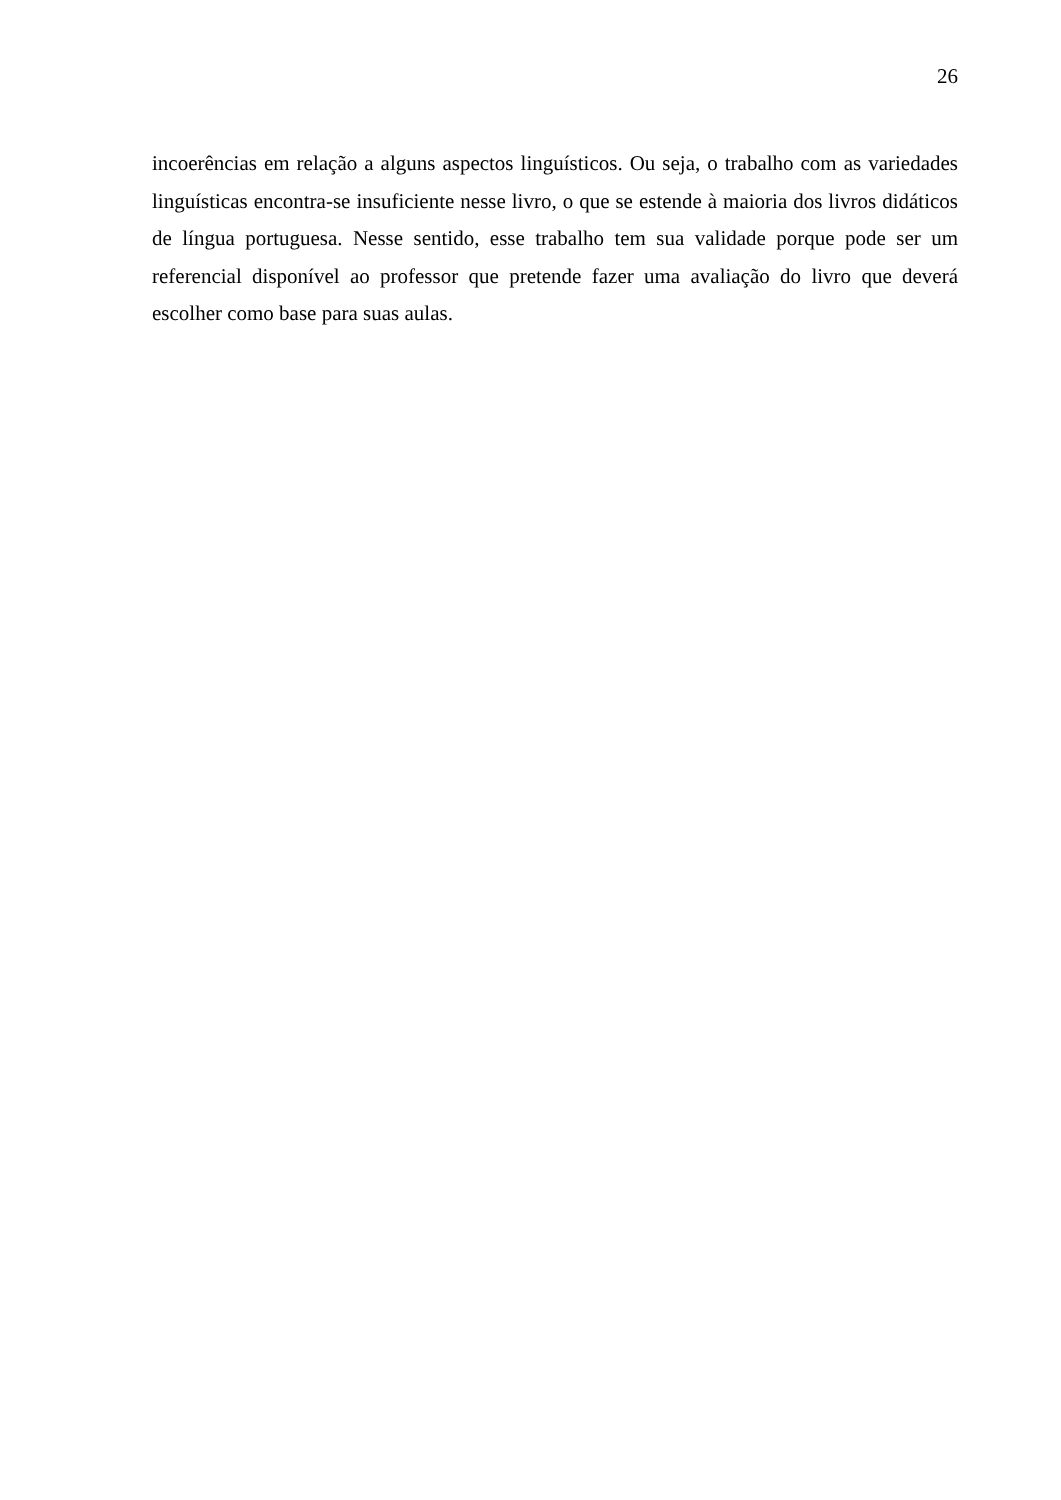26
incoerências em relação a alguns aspectos linguísticos. Ou seja, o trabalho com as variedades linguísticas encontra-se insuficiente nesse livro, o que se estende à maioria dos livros didáticos de língua portuguesa. Nesse sentido, esse trabalho tem sua validade porque pode ser um referencial disponível ao professor que pretende fazer uma avaliação do livro que deverá escolher como base para suas aulas.